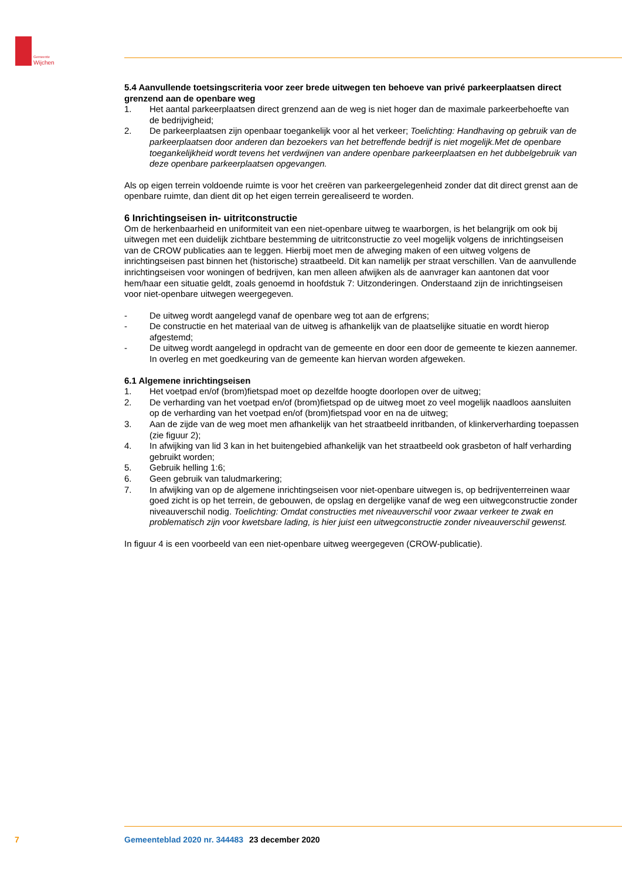Gemeente
Wijchen
5.4 Aanvullende toetsingscriteria voor zeer brede uitwegen ten behoeve van privé parkeerplaatsen direct grenzend aan de openbare weg
1. Het aantal parkeerplaatsen direct grenzend aan de weg is niet hoger dan de maximale parkeerbehoefte van de bedrijvigheid;
2. De parkeerplaatsen zijn openbaar toegankelijk voor al het verkeer; Toelichting: Handhaving op gebruik van de parkeerplaatsen door anderen dan bezoekers van het betreffende bedrijf is niet mogelijk.Met de openbare toegankelijkheid wordt tevens het verdwijnen van andere openbare parkeerplaatsen en het dubbelgebruik van deze openbare parkeerplaatsen opgevangen.
Als op eigen terrein voldoende ruimte is voor het creëren van parkeergelegenheid zonder dat dit direct grenst aan de openbare ruimte, dan dient dit op het eigen terrein gerealiseerd te worden.
6 Inrichtingseisen in- uitritconstructie
Om de herkenbaarheid en uniformiteit van een niet-openbare uitweg te waarborgen, is het belangrijk om ook bij uitwegen met een duidelijk zichtbare bestemming de uitritconstructie zo veel mogelijk volgens de inrichtingseisen van de CROW publicaties aan te leggen. Hierbij moet men de afweging maken of een uitweg volgens de inrichtingseisen past binnen het (historische) straatbeeld. Dit kan namelijk per straat verschillen. Van de aanvullende inrichtingseisen voor woningen of bedrijven, kan men alleen afwijken als de aanvrager kan aantonen dat voor hem/haar een situatie geldt, zoals genoemd in hoofdstuk 7: Uitzonderingen. Onderstaand zijn de inrichtingseisen voor niet-openbare uitwegen weergegeven.
- De uitweg wordt aangelegd vanaf de openbare weg tot aan de erfgrens;
- De constructie en het materiaal van de uitweg is afhankelijk van de plaatselijke situatie en wordt hierop afgestemd;
- De uitweg wordt aangelegd in opdracht van de gemeente en door een door de gemeente te kiezen aannemer. In overleg en met goedkeuring van de gemeente kan hiervan worden afgeweken.
6.1 Algemene inrichtingseisen
1. Het voetpad en/of (brom)fietspad moet op dezelfde hoogte doorlopen over de uitweg;
2. De verharding van het voetpad en/of (brom)fietspad op de uitweg moet zo veel mogelijk naadloos aansluiten op de verharding van het voetpad en/of (brom)fietspad voor en na de uitweg;
3. Aan de zijde van de weg moet men afhankelijk van het straatbeeld inritbanden, of klinkerverharding toepassen (zie figuur 2);
4. In afwijking van lid 3 kan in het buitengebied afhankelijk van het straatbeeld ook grasbeton of half verharding gebruikt worden;
5. Gebruik helling 1:6;
6. Geen gebruik van taludmarkering;
7. In afwijking van op de algemene inrichtingseisen voor niet-openbare uitwegen is, op bedrijventerreinen waar goed zicht is op het terrein, de gebouwen, de opslag en dergelijke vanaf de weg een uitwegconstructie zonder niveauverschil nodig. Toelichting: Omdat constructies met niveauverschil voor zwaar verkeer te zwak en problematisch zijn voor kwetsbare lading, is hier juist een uitwegconstructie zonder niveauverschil gewenst.
In figuur 4 is een voorbeeld van een niet-openbare uitweg weergegeven (CROW-publicatie).
7 Gemeenteblad 2020 nr. 344483 23 december 2020